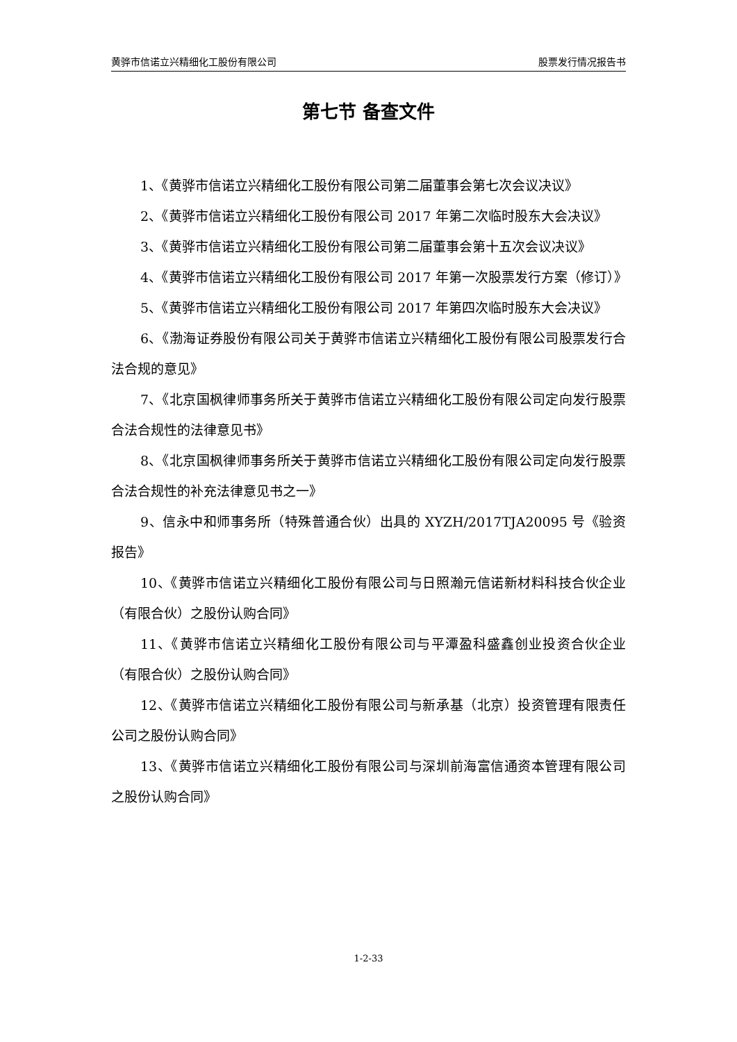黄骅市信诺立兴精细化工股份有限公司 股票发行情况报告书
第七节 备查文件
1、《黄骅市信诺立兴精细化工股份有限公司第二届董事会第七次会议决议》
2、《黄骅市信诺立兴精细化工股份有限公司 2017 年第二次临时股东大会决议》
3、《黄骅市信诺立兴精细化工股份有限公司第二届董事会第十五次会议决议》
4、《黄骅市信诺立兴精细化工股份有限公司 2017 年第一次股票发行方案（修订）》
5、《黄骅市信诺立兴精细化工股份有限公司 2017 年第四次临时股东大会决议》
6、《渤海证券股份有限公司关于黄骅市信诺立兴精细化工股份有限公司股票发行合法合规的意见》
7、《北京国枫律师事务所关于黄骅市信诺立兴精细化工股份有限公司定向发行股票合法合规性的法律意见书》
8、《北京国枫律师事务所关于黄骅市信诺立兴精细化工股份有限公司定向发行股票合法合规性的补充法律意见书之一》
9、信永中和师事务所（特殊普通合伙）出具的 XYZH/2017TJA20095 号《验资报告》
10、《黄骅市信诺立兴精细化工股份有限公司与日照瀚元信诺新材料科技合伙企业（有限合伙）之股份认购合同》
11、《黄骅市信诺立兴精细化工股份有限公司与平潭盈科盛鑫创业投资合伙企业（有限合伙）之股份认购合同》
12、《黄骅市信诺立兴精细化工股份有限公司与新承基（北京）投资管理有限责任公司之股份认购合同》
13、《黄骅市信诺立兴精细化工股份有限公司与深圳前海富信通资本管理有限公司之股份认购合同》
1-2-33